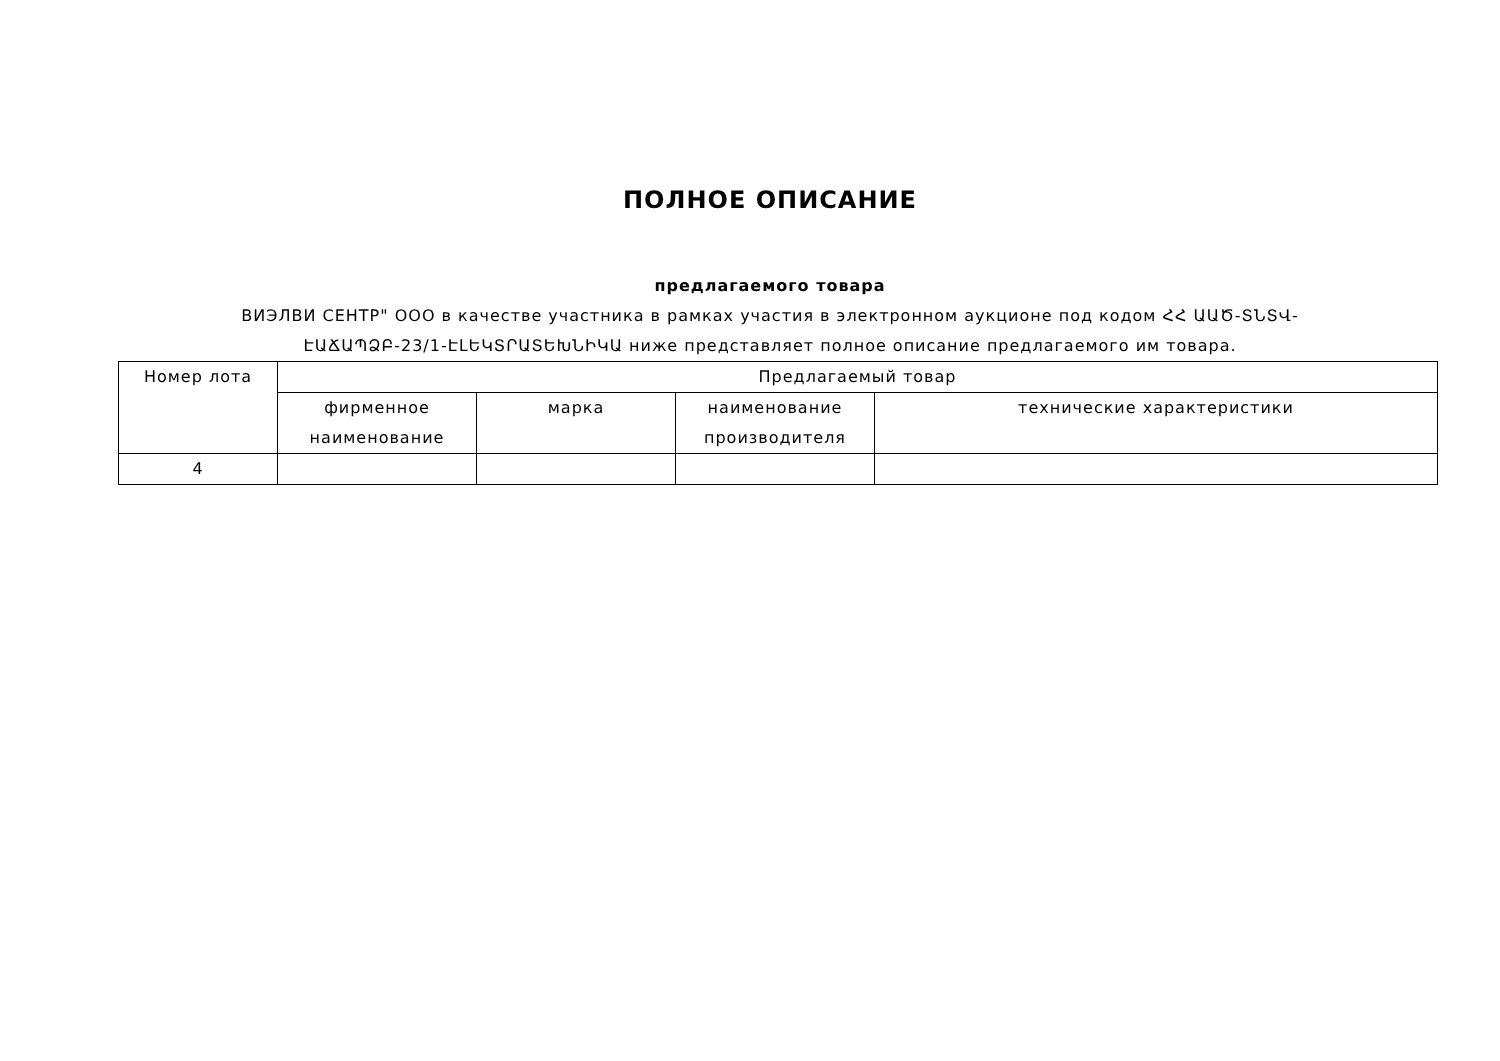ПОЛНОЕ ОПИСАНИЕ
предлагаемого товара
ВИЭЛВИ СЕНТР" ООО в качестве участника в рамках участия в электронном аукционе под кодом ՀՀ ԱԱԾ-ՏՆՏՎ-ԷԱՃԱՊՁԲ-23/1-ԷԼԵԿՏՐԱՏԵԽՆԻԿԱ ниже представляет полное описание предлагаемого им товара.
| Номер лота | Предлагаемый товар | | | |
| --- | --- | --- | --- | --- |
| | фирменное наименование | марка | наименование производителя | технические характеристики |
| 4 | | | | |